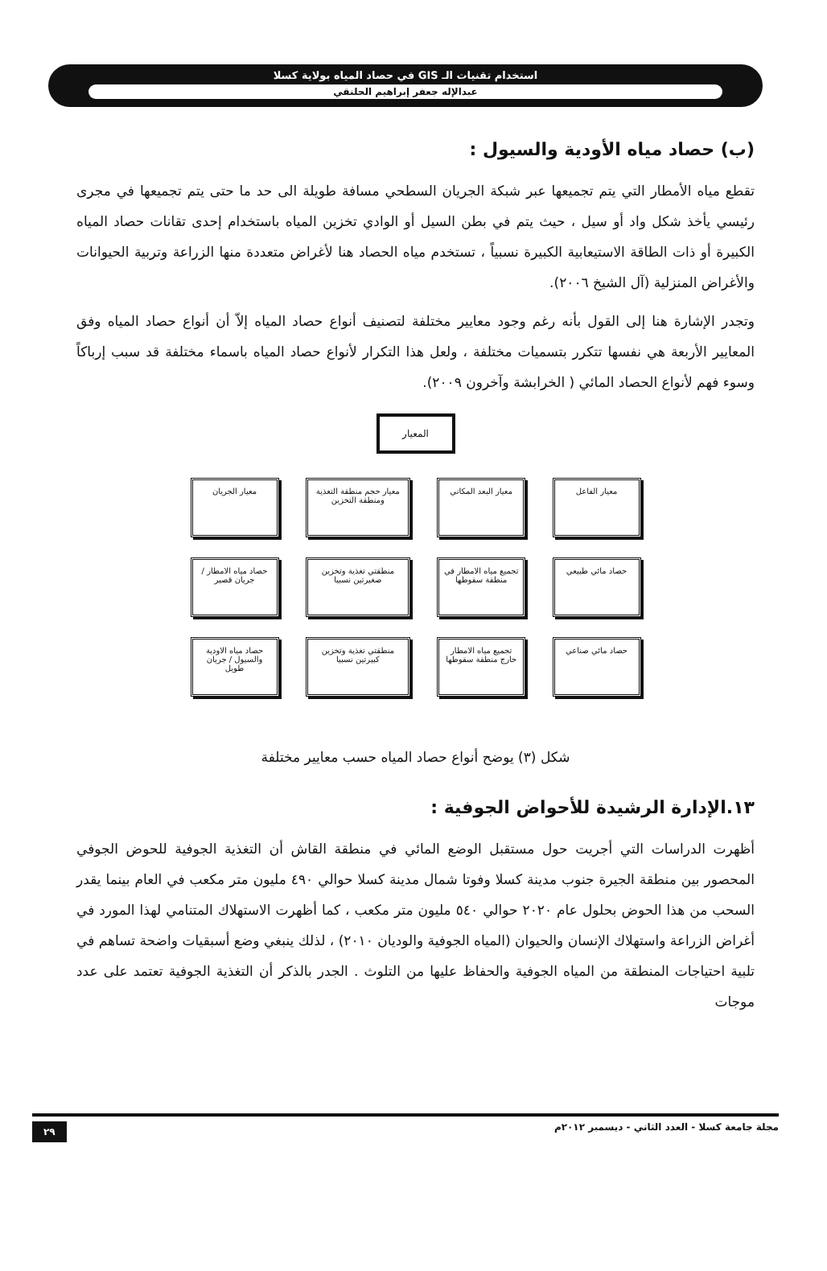استخدام تقنيات الـ GIS في حصاد المياه بولاية كسلا
عبدالإله جعفر إبراهيم الحلنقي
(ب) حصاد مياه الأودية والسيول :
تقطع مياه الأمطار التي يتم تجميعها عبر شبكة الجريان السطحي مسافة طويلة الى حد ما حتى يتم تجميعها في مجرى رئيسي يأخذ شكل واد أو سيل ، حيث يتم في بطن السيل أو الوادي تخزين المياه باستخدام إحدى تقانات حصاد المياه الكبيرة أو ذات الطاقة الاستيعابية الكبيرة نسبياً ، تستخدم مياه الحصاد هنا لأغراض متعددة منها الزراعة وتربية الحيوانات والأغراض المنزلية (آل الشيخ ٢٠٠٦).
وتجدر الإشارة هنا إلى القول بأنه رغم وجود معايير مختلفة لتصنيف أنواع حصاد المياه إلاّ أن أنواع حصاد المياه وفق المعايير الأربعة هي نفسها تتكرر بتسميات مختلفة ، ولعل هذا التكرار لأنواع حصاد المياه باسماء مختلفة قد سبب إرباكاً وسوء فهم لأنواع الحصاد المائي ( الخرابشة وآخرون ٢٠٠٩).
المعيار
معيار الفاعل
حصاد مائي طبيعي
حصاد مائي صناعي
معيار البعد المكاني
تجميع مياه الامطار في منطقة سقوطها
تجميع مياه الامطار خارج منطقة سقوطها
معيار حجم منطقة التغذية ومنطقة التخزين
منطقتي تغذية وتخزين صغيرتين نسبيا
منطقتي تغذية وتخزين كبيرتين نسبيا
معيار الجريان
حصاد مياه الامطار / جريان قصير
حصاد مياه الاودية والسيول / جريان طويل
شكل (٣) يوضح أنواع حصاد المياه حسب معايير مختلفة
١٣.الإدارة الرشيدة للأحواض الجوفية :
أظهرت الدراسات التي أجريت حول مستقبل الوضع المائي في منطقة القاش أن التغذية الجوفية للحوض الجوفي المحصور بين منطقة الجيرة جنوب مدينة كسلا وفوتا شمال مدينة كسلا حوالي ٤٩٠ مليون متر مكعب في العام بينما يقدر السحب من هذا الحوض بحلول عام ٢٠٢٠ حوالي ٥٤٠ مليون متر مكعب ، كما أظهرت الاستهلاك المتنامي لهذا المورد في أغراض الزراعة واستهلاك الإنسان والحيوان (المياه الجوفية والوديان ٢٠١٠) ، لذلك ينبغي وضع أسبقيات واضحة تساهم في تلبية احتياجات المنطقة من المياه الجوفية والحفاظ عليها من التلوث . الجدر بالذكر أن التغذية الجوفية تعتمد على عدد موجات
مجلة جامعة كسلا - العدد الثاني - ديسمبر ٢٠١٢م ٢٩